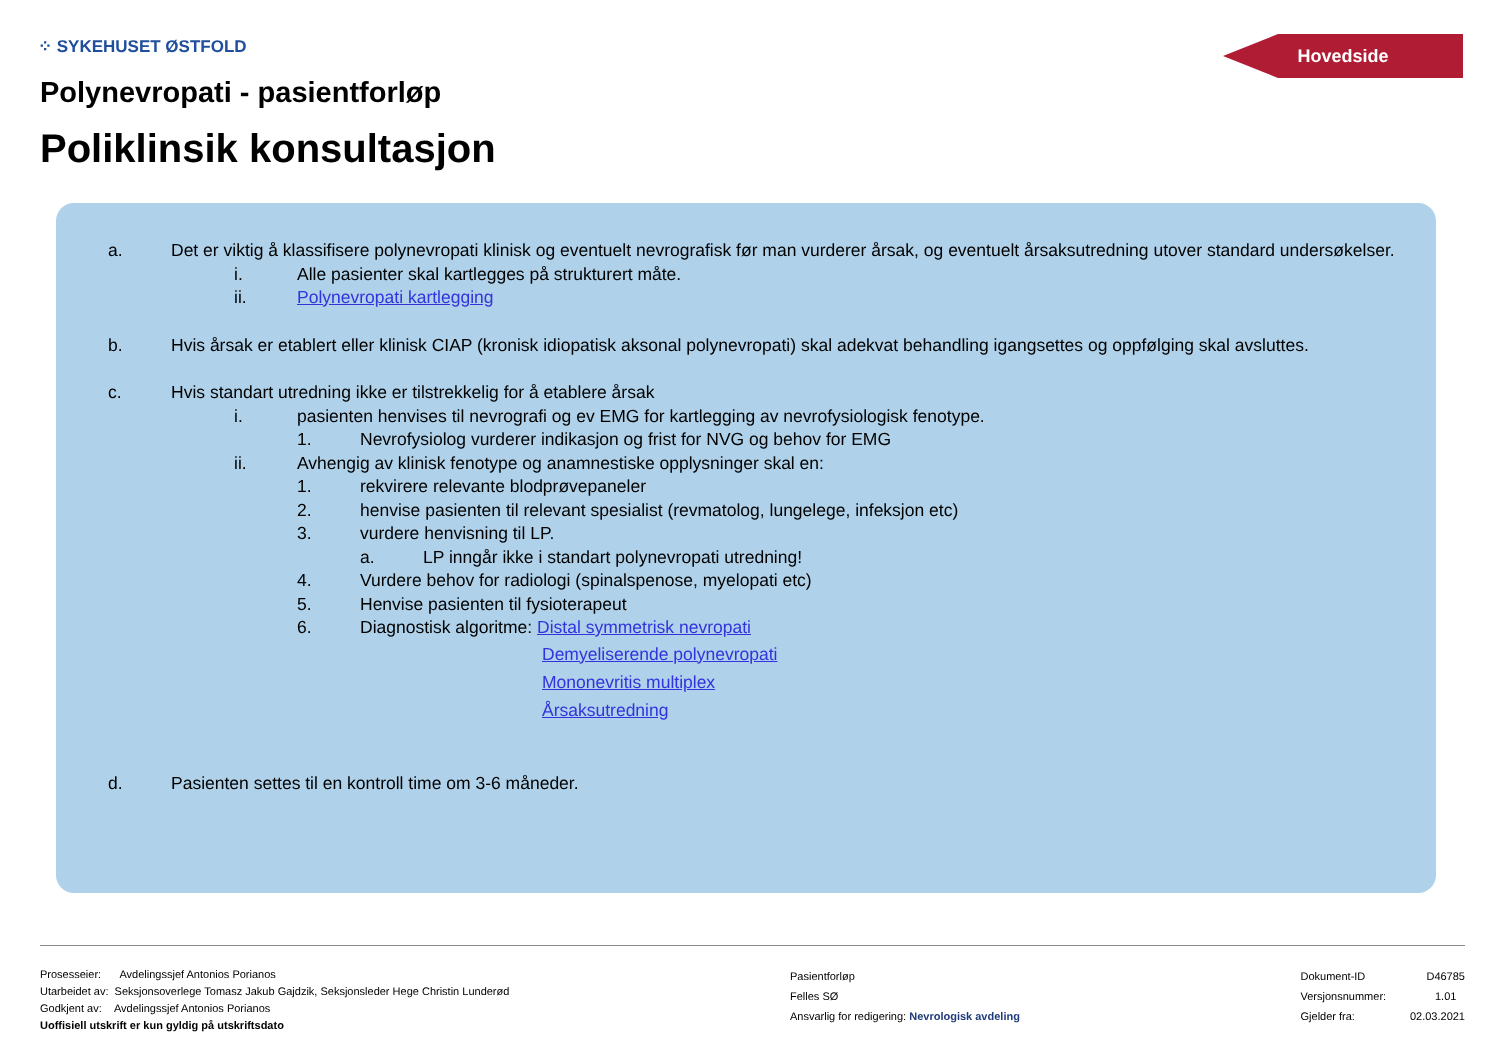⁘ SYKEHUSET ØSTFOLD Hovedside
Polynevropati - pasientforløp
Poliklinsik konsultasjon
a. Det er viktig å klassifisere polynevropati klinisk og eventuelt nevrografisk før man vurderer årsak, og eventuelt årsaksutredning utover standard undersøkelser.
i. Alle pasienter skal kartlegges på strukturert måte.
ii. Polynevropati kartlegging
b. Hvis årsak er etablert eller klinisk CIAP (kronisk idiopatisk aksonal polynevropati) skal adekvat behandling igangsettes og oppfølging skal avsluttes.
c. Hvis standart utredning ikke er tilstrekkelig for å etablere årsak
i. pasienten henvises til nevrografi og ev EMG for kartlegging av nevrofysiologisk fenotype.
1. Nevrofysiolog vurderer indikasjon og frist for NVG og behov for EMG
ii. Avhengig av klinisk fenotype og anamnestiske opplysninger skal en:
1. rekvirere relevante blodprøvepaneler
2. henvise pasienten til relevant spesialist (revmatolog, lungelege, infeksjon etc)
3. vurdere henvisning til LP.
a. LP inngår ikke i standart polynevropati utredning!
4. Vurdere behov for radiologi (spinalspenose, myelopati etc)
5. Henvise pasienten til fysioterapeut
6. Diagnostisk algoritme: Distal symmetrisk nevropati
Demyeliserende polynevropati
Mononevritis multiplex
Årsaksutredning
d. Pasienten settes til en kontroll time om 3-6 måneder.
Prosesseier: Avdelingssjef Antonios Porianos
Utarbeidet av: Seksjonsoverlege Tomasz Jakub Gajdzik, Seksjonsleder Hege Christin Lunderød
Godkjent av: Avdelingssjef Antonios Porianos
Uoffisiell utskrift er kun gyldig på utskriftsdato
Pasientforløp
Felles SØ
Ansvarlig for redigering: Nevrologisk avdeling
Dokument-ID D46785
Versjonsnummer: 1.01
Gjelder fra: 02.03.2021